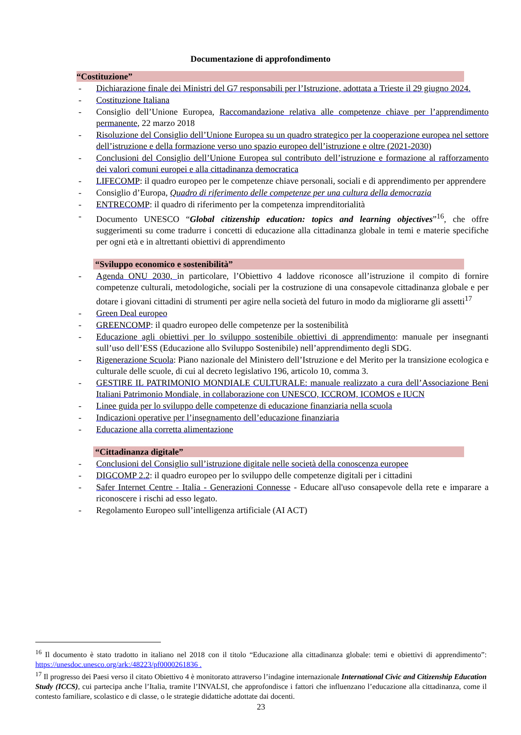Documentazione di approfondimento
“Costituzione”
- Dichiarazione finale dei Ministri del G7 responsabili per l’Istruzione, adottata a Trieste il 29 giugno 2024.
- Costituzione Italiana
- Consiglio dell’Unione Europea, Raccomandazione relativa alle competenze chiave per l’apprendimento permanente, 22 marzo 2018
- Risoluzione del Consiglio dell’Unione Europea su un quadro strategico per la cooperazione europea nel settore dell’istruzione e della formazione verso uno spazio europeo dell’istruzione e oltre (2021-2030)
- Conclusioni del Consiglio dell’Unione Europea sul contributo dell’istruzione e formazione al rafforzamento dei valori comuni europei e alla cittadinanza democratica
- LIFECOMP: il quadro europeo per le competenze chiave personali, sociali e di apprendimento per apprendere
- Consiglio d’Europa, Quadro di riferimento delle competenze per una cultura della democrazia
- ENTRECOMP: il quadro di riferimento per la competenza imprenditorialità
- Documento UNESCO “Global citizenship education: topics and learning objectives”<sup>16</sup>, che offre suggerimenti su come tradurre i concetti di educazione alla cittadinanza globale in temi e materie specifiche per ogni età e in altrettanti obiettivi di apprendimento
“Sviluppo economico e sostenibilità”
- Agenda ONU 2030, in particolare, l’Obiettivo 4 laddove riconosce all’istruzione il compito di fornire competenze culturali, metodologiche, sociali per la costruzione di una consapevole cittadinanza globale e per dotare i giovani cittadini di strumenti per agire nella società del futuro in modo da migliorarne gli assetti<sup>17</sup>
- Green Deal europeo
- GREENCOMP: il quadro europeo delle competenze per la sostenibilità
- Educazione agli obiettivi per lo sviluppo sostenibile obiettivi di apprendimento: manuale per insegnanti sull’uso dell’ESS (Educazione allo Sviluppo Sostenibile) nell’apprendimento degli SDG.
- Rigenerazione Scuola: Piano nazionale del Ministero dell’Istruzione e del Merito per la transizione ecologica e culturale delle scuole, di cui al decreto legislativo 196, articolo 10, comma 3.
- GESTIRE IL PATRIMONIO MONDIALE CULTURALE: manuale realizzato a cura dell’Associazione Beni Italiani Patrimonio Mondiale, in collaborazione con UNESCO, ICCROM, ICOMOS e IUCN
- Linee guida per lo sviluppo delle competenze di educazione finanziaria nella scuola
- Indicazioni operative per l’insegnamento dell’educazione finanziaria
- Educazione alla corretta alimentazione
“Cittadinanza digitale”
- Conclusioni del Consiglio sull’istruzione digitale nelle società della conoscenza europee
- DIGCOMP 2.2: il quadro europeo per lo sviluppo delle competenze digitali per i cittadini
- Safer Internet Centre - Italia - Generazioni Connesse - Educare all'uso consapevole della rete e imparare a riconoscere i rischi ad esso legato.
- Regolamento Europeo sull’intelligenza artificiale (AI ACT)
<sup>16</sup> Il documento è stato tradotto in italiano nel 2018 con il titolo “Educazione alla cittadinanza globale: temi e obiettivi di apprendimento”: https://unesdoc.unesco.org/ark:/48223/pf0000261836 .
<sup>17</sup> Il progresso dei Paesi verso il citato Obiettivo 4 è monitorato attraverso l’indagine internazionale International Civic and Citizenship Education Study (ICCS), cui partecipa anche l’Italia, tramite l’INVALSI, che approfondisce i fattori che influenzano l’educazione alla cittadinanza, come il contesto familiare, scolastico e di classe, o le strategie didattiche adottate dai docenti.
23